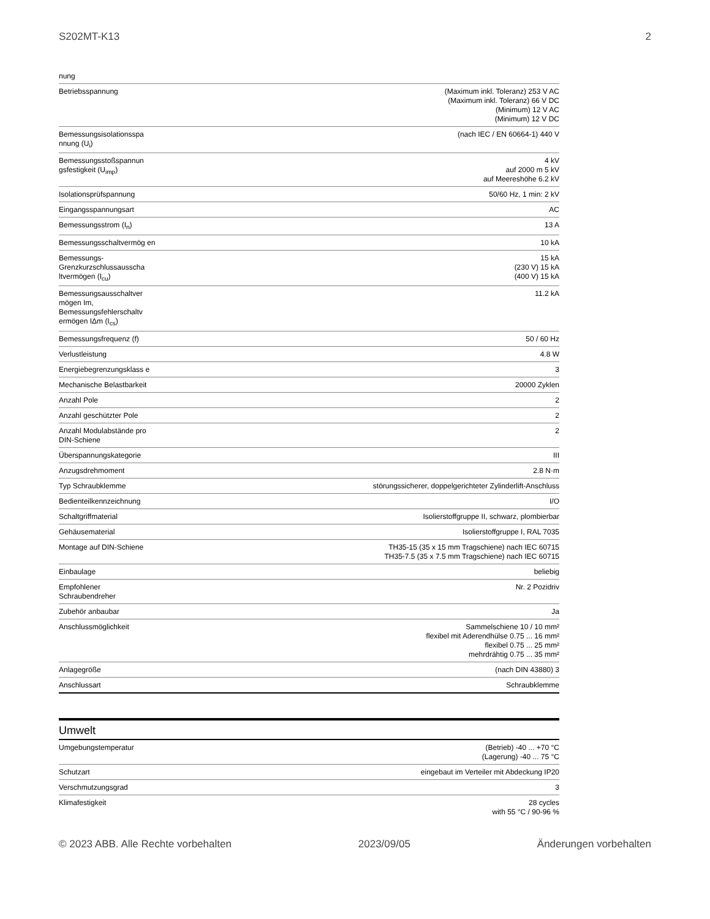S202MT-K13 2
| nung | |
| Betriebsspannung | (Maximum inkl. Toleranz) 253 V AC (Maximum inkl. Toleranz) 66 V DC (Minimum) 12 V AC (Minimum) 12 V DC |
| Bemessungsisolationsspa nnung (U<sub>i</sub>) | (nach IEC / EN 60664-1) 440 V |
| Bemessungsstoßspannun gsfestigkeit (U<sub>imp</sub>) | 4 kV auf 2000 m 5 kV auf Meereshöhe 6.2 kV |
| Isolationsprüfspannung | 50/60 Hz, 1 min: 2 kV |
| Eingangsspannungsart | AC |
| Bemessungsstrom (I<sub>n</sub>) | 13 A |
| Bemessungsschaltvermög en | 10 kA |
| Bemessungs-Grenzkurzschlussausscha ltvermögen (I<sub>cu</sub>) | 15 kA (230 V) 15 kA (400 V) 15 kA |
| Bemessungsausschaltver mögen Im, Bemessungsfehlerschaltv ermögen IΔm (I<sub>cs</sub>) | 11.2 kA |
| Bemessungsfrequenz (f) | 50 / 60 Hz |
| Verlustleistung | 4.8 W |
| Energiebegrenzungsklass e | 3 |
| Mechanische Belastbarkeit | 20000 Zyklen |
| Anzahl Pole | 2 |
| Anzahl geschützter Pole | 2 |
| Anzahl Modulabstände pro DIN-Schiene | 2 |
| Überspannungskategorie | III |
| Anzugsdrehmoment | 2.8 N·m |
| Typ Schraubklemme | störungssicherer, doppelgerichteter Zylinderlift-Anschluss |
| Bedienteilkennzeichnung | I/O |
| Schaltgriffmaterial | Isolierstoffgruppe II, schwarz, plombierbar |
| Gehäusematerial | Isolierstoffgruppe I, RAL 7035 |
| Montage auf DIN-Schiene | TH35-15 (35 x 15 mm Tragschiene) nach IEC 60715 TH35-7.5 (35 x 7.5 mm Tragschiene) nach IEC 60715 |
| Einbaulage | beliebig |
| Empfohlener Schraubendreher | Nr. 2 Pozidriv |
| Zubehör anbaubar | Ja |
| Anschlussmöglichkeit | Sammelschiene 10 / 10 mm² flexibel mit Aderendhülse 0.75 ... 16 mm² flexibel 0.75 ... 25 mm² mehrdrähtig 0.75 ... 35 mm² |
| Anlagegröße | (nach DIN 43880) 3 |
| Anschlussart | Schraubklemme |
Umwelt
| Umgebungstemperatur | (Betrieb) -40 ... +70 °C (Lagerung) -40 ... 75 °C |
| Schutzart | eingebaut im Verteiler mit Abdeckung IP20 |
| Verschmutzungsgrad | 3 |
| Klimafestigkeit | 28 cycles with 55 °C / 90-96 % |
© 2023 ABB. Alle Rechte vorbehalten 2023/09/05 Änderungen vorbehalten